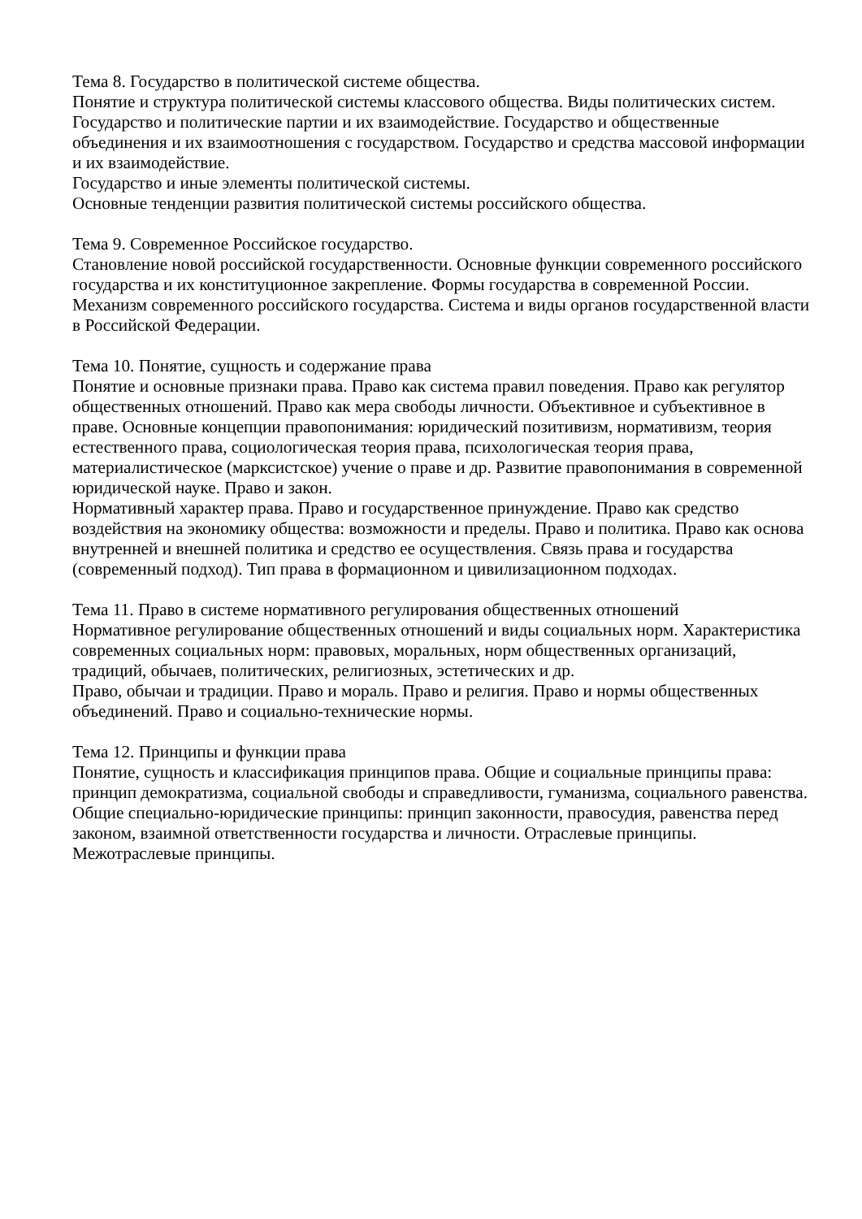Тема 8. Государство в политической системе общества.
Понятие и структура политической системы классового общества. Виды политических систем. Государство и политические партии и их взаимодействие. Государство и общественные объединения и их взаимоотношения с государством. Государство и средства массовой информации и их взаимодействие.
Государство и иные элементы политической системы.
Основные тенденции развития политической системы российского общества.
Тема 9. Современное Российское государство.
Становление новой российской государственности. Основные функции современного российского государства и их конституционное закрепление. Формы государства в современной России. Механизм современного российского государства. Система и виды органов государственной власти в Российской Федерации.
Тема 10. Понятие, сущность и содержание права
Понятие и основные признаки права. Право как система правил поведения. Право как регулятор общественных отношений. Право как мера свободы личности. Объективное и субъективное в праве. Основные концепции правопонимания: юридический позитивизм, нормативизм, теория естественного права, социологическая теория права, психологическая теория права, материалистическое (марксистское) учение о праве и др. Развитие правопонимания в современной юридической науке. Право и закон.
Нормативный характер права. Право и государственное принуждение. Право как средство воздействия на экономику общества: возможности и пределы. Право и политика. Право как основа внутренней и внешней политика и средство ее осуществления. Связь права и государства (современный подход). Тип права в формационном и цивилизационном подходах.
Тема 11. Право в системе нормативного регулирования общественных отношений
Нормативное регулирование общественных отношений и виды социальных норм. Характеристика современных социальных норм: правовых, моральных, норм общественных организаций, традиций, обычаев, политических, религиозных, эстетических и др.
Право, обычаи и традиции. Право и мораль. Право и религия. Право и нормы общественных объединений. Право и социально-технические нормы.
Тема 12. Принципы и функции права
Понятие, сущность и классификация принципов права. Общие и социальные принципы права: принцип демократизма, социальной свободы и справедливости, гуманизма, социального равенства. Общие специально-юридические принципы: принцип законности, правосудия, равенства перед законом, взаимной ответственности государства и личности. Отраслевые принципы. Межотраслевые принципы.